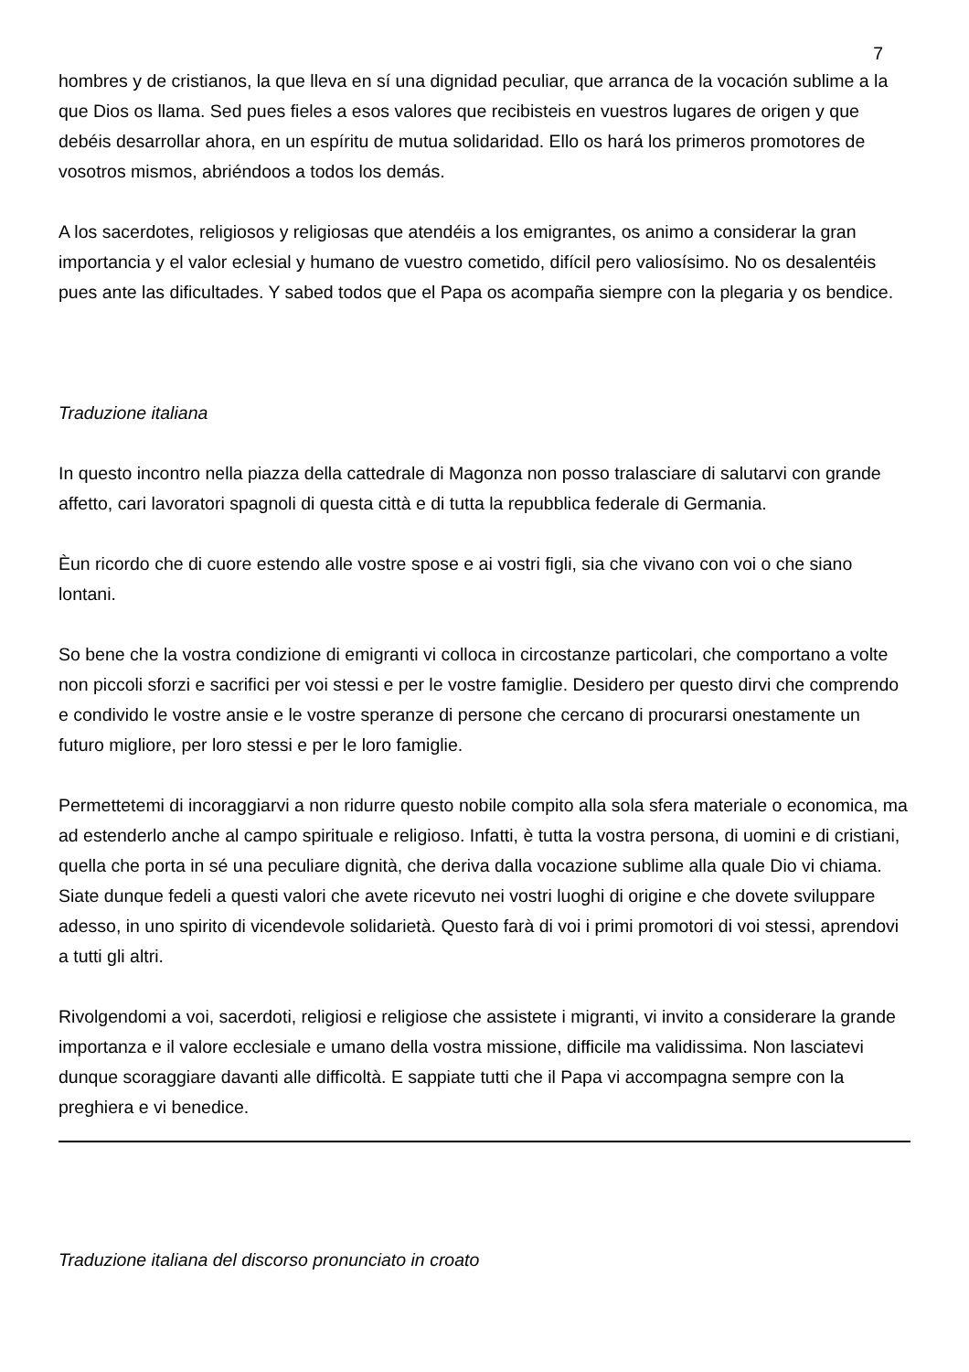7
hombres y de cristianos, la que lleva en sí una dignidad peculiar, que arranca de la vocación sublime a la que Dios os llama. Sed pues fieles a esos valores que recibisteis en vuestros lugares de origen y que debéis desarrollar ahora, en un espíritu de mutua solidaridad. Ello os hará los primeros promotores de vosotros mismos, abriéndoos a todos los demás.
A los sacerdotes, religiosos y religiosas que atendéis a los emigrantes, os animo a considerar la gran importancia y el valor eclesial y humano de vuestro cometido, difícil pero valiosísimo. No os desalentéis pues ante las dificultades. Y sabed todos que el Papa os acompaña siempre con la plegaria y os bendice.
Traduzione italiana
In questo incontro nella piazza della cattedrale di Magonza non posso tralasciare di salutarvi con grande affetto, cari lavoratori spagnoli di questa città e di tutta la repubblica federale di Germania.
Èun ricordo che di cuore estendo alle vostre spose e ai vostri figli, sia che vivano con voi o che siano lontani.
So bene che la vostra condizione di emigranti vi colloca in circostanze particolari, che comportano a volte non piccoli sforzi e sacrifici per voi stessi e per le vostre famiglie. Desidero per questo dirvi che comprendo e condivido le vostre ansie e le vostre speranze di persone che cercano di procurarsi onestamente un futuro migliore, per loro stessi e per le loro famiglie.
Permettetemi di incoraggiarvi a non ridurre questo nobile compito alla sola sfera materiale o economica, ma ad estenderlo anche al campo spirituale e religioso. Infatti, è tutta la vostra persona, di uomini e di cristiani, quella che porta in sé una peculiare dignità, che deriva dalla vocazione sublime alla quale Dio vi chiama. Siate dunque fedeli a questi valori che avete ricevuto nei vostri luoghi di origine e che dovete sviluppare adesso, in uno spirito di vicendevole solidarietà. Questo farà di voi i primi promotori di voi stessi, aprendovi a tutti gli altri.
Rivolgendomi a voi, sacerdoti, religiosi e religiose che assistete i migranti, vi invito a considerare la grande importanza e il valore ecclesiale e umano della vostra missione, difficile ma validissima. Non lasciatevi dunque scoraggiare davanti alle difficoltà. E sappiate tutti che il Papa vi accompagna sempre con la preghiera e vi benedice.
Traduzione italiana del discorso pronunciato in croato